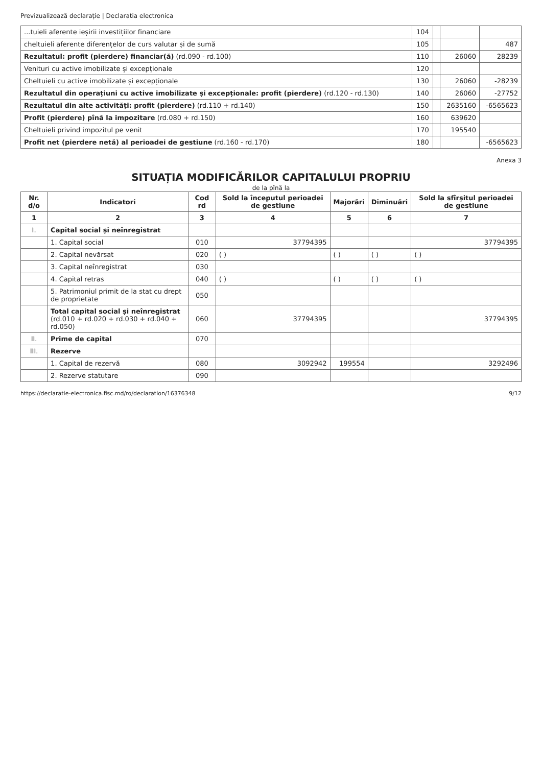Previzualizează declarație | Declaratia electronica
| ...tuieli aferente ieșirii investițiilor financiare | 104 | | | |
| cheltuieli aferente diferențelor de curs valutar și de sumă | 105 | | | 487 |
| Rezultatul: profit (pierdere) financiar(ă) (rd.090 - rd.100) | 110 | | 26060 | 28239 |
| Venituri cu active imobilizate și excepționale | 120 | | | |
| Cheltuieli cu active imobilizate și excepționale | 130 | | 26060 | -28239 |
| Rezultatul din operațiuni cu active imobilizate și excepționale: profit (pierdere) (rd.120 - rd.130) | 140 | | 26060 | -27752 |
| Rezultatul din alte activități: profit (pierdere) (rd.110 + rd.140) | 150 | | 2635160 | -6565623 |
| Profit (pierdere) pînă la impozitare (rd.080 + rd.150) | 160 | | 639620 | |
| Cheltuieli privind impozitul pe venit | 170 | | 195540 | |
| Profit net (pierdere netă) al perioadei de gestiune (rd.160 - rd.170) | 180 | | | -6565623 |
Anexa 3
SITUAȚIA MODIFICĂRILOR CAPITALULUI PROPRIU
de la pînă la
| Nr. d/o | Indicatori | Cod rd | Sold la începutul perioadei de gestiune | Majorări | Diminuări | Sold la sfîrșitul perioadei de gestiune |
| --- | --- | --- | --- | --- | --- | --- |
| 1 | 2 | 3 | 4 | 5 | 6 | 7 |
| I. | Capital social și neînregistrat | | | | | |
| | 1. Capital social | 010 | 37794395 | | | 37794395 |
| | 2. Capital nevărsat | 020 | ( ) | ( ) | ( ) | ( ) |
| | 3. Capital neînregistrat | 030 | | | | |
| | 4. Capital retras | 040 | ( ) | ( ) | ( ) | ( ) |
| | 5. Patrimoniul primit de la stat cu drept de proprietate | 050 | | | | |
| | Total capital social și neînregistrat (rd.010 + rd.020 + rd.030 + rd.040 + rd.050) | 060 | 37794395 | | | 37794395 |
| II. | Prime de capital | 070 | | | | |
| III. | Rezerve | | | | | |
| | 1. Capital de rezervă | 080 | 3092942 | 199554 | | 3292496 |
| | 2. Rezerve statutare | 090 | | | | |
https://declaratie-electronica.fisc.md/ro/declaration/16376348 9/12